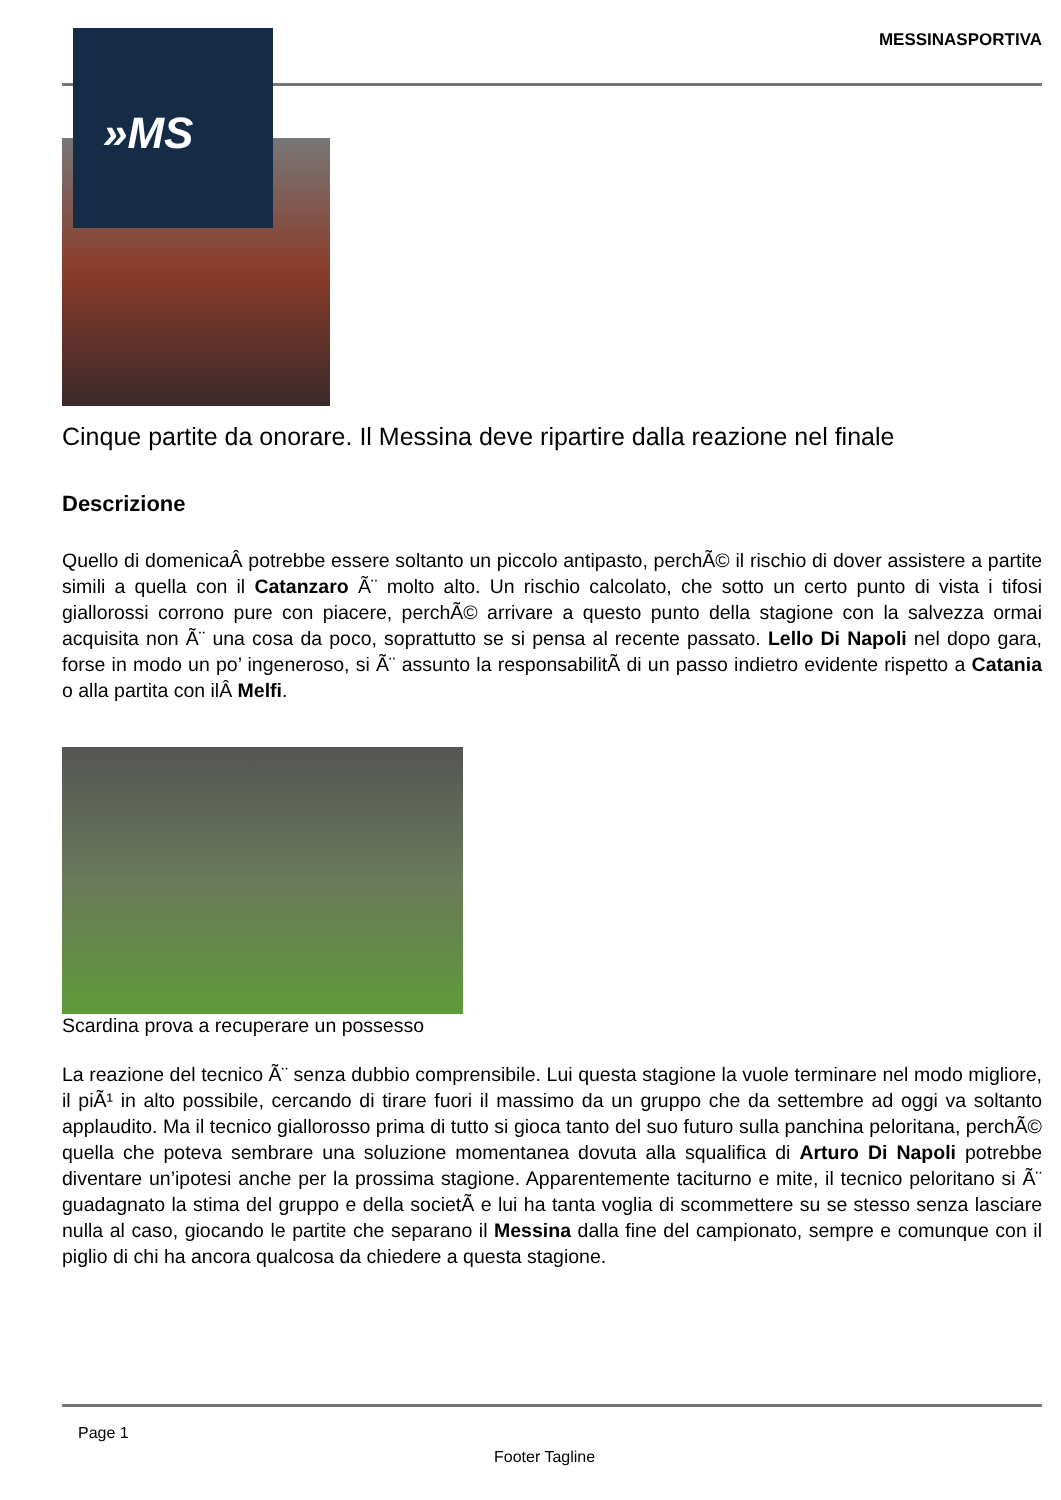»MS
MESSINASPORTIVA
Cinque partite da onorare. Il Messina deve ripartire dalla reazione nel finale
Descrizione
Quello di domenicaÂ potrebbe essere soltanto un piccolo antipasto, perchÃ© il rischio di dover assistere a partite simili a quella con il Catanzaro Ã¨ molto alto. Un rischio calcolato, che sotto un certo punto di vista i tifosi giallorossi corrono pure con piacere, perchÃ© arrivare a questo punto della stagione con la salvezza ormai acquisita non Ã¨ una cosa da poco, soprattutto se si pensa al recente passato. Lello Di Napoli nel dopo gara, forse in modo un po’ ingeneroso, si Ã¨ assunto la responsabilitÃ di un passo indietro evidente rispetto a Catania o alla partita con ilÂ Melfi.
Scardina prova a recuperare un possesso
La reazione del tecnico Ã¨ senza dubbio comprensibile. Lui questa stagione la vuole terminare nel modo migliore, il piÃ¹ in alto possibile, cercando di tirare fuori il massimo da un gruppo che da settembre ad oggi va soltanto applaudito. Ma il tecnico giallorosso prima di tutto si gioca tanto del suo futuro sulla panchina peloritana, perchÃ© quella che poteva sembrare una soluzione momentanea dovuta alla squalifica di Arturo Di Napoli potrebbe diventare un’ipotesi anche per la prossima stagione. Apparentemente taciturno e mite, il tecnico peloritano si Ã¨ guadagnato la stima del gruppo e della societÃ e lui ha tanta voglia di scommettere su se stesso senza lasciare nulla al caso, giocando le partite che separano il Messina dalla fine del campionato, sempre e comunque con il piglio di chi ha ancora qualcosa da chiedere a questa stagione.
Page 1
Footer Tagline